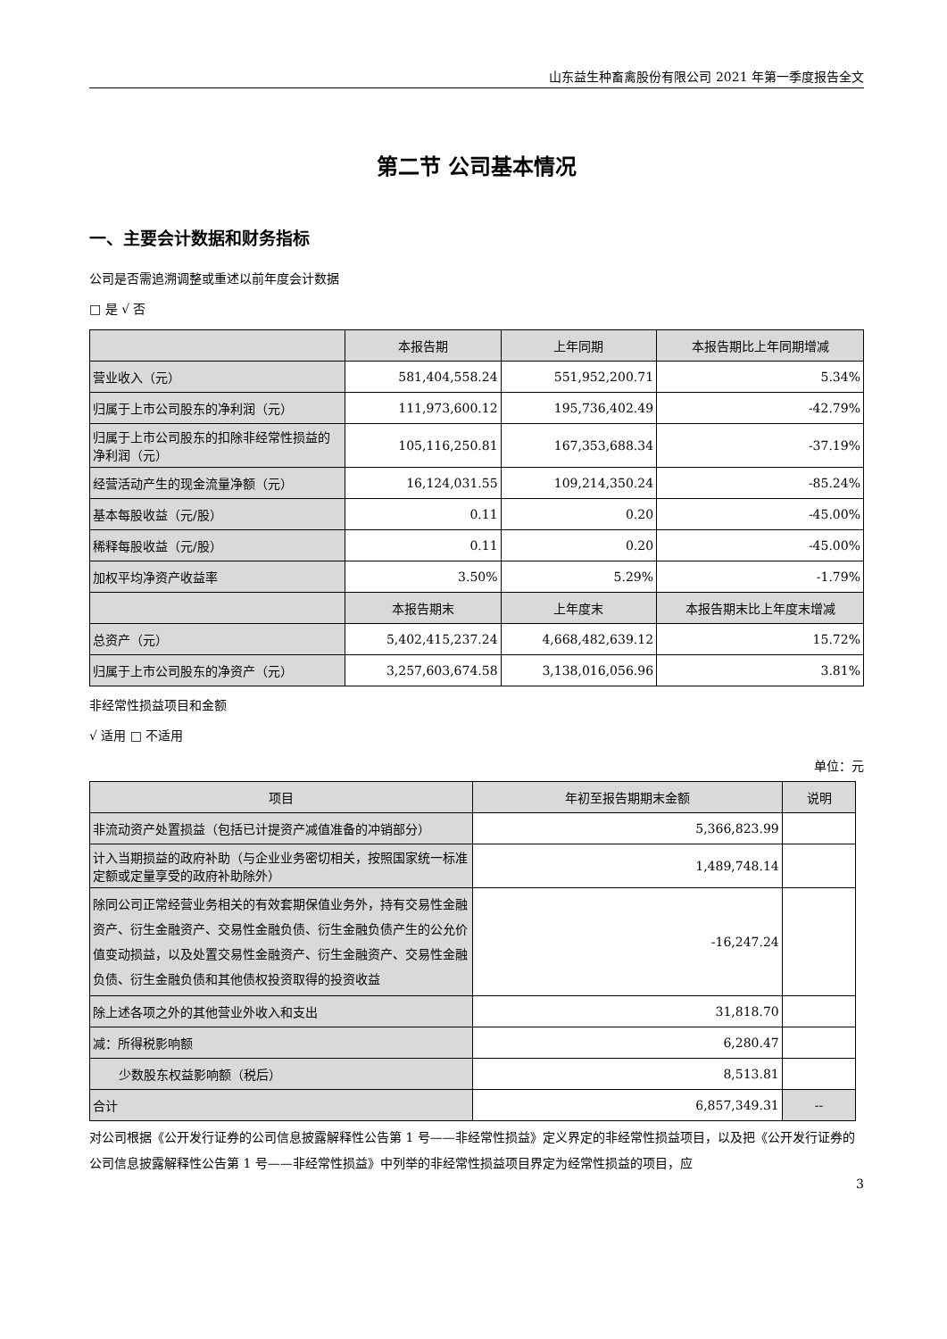山东益生种畜禽股份有限公司 2021 年第一季度报告全文
第二节 公司基本情况
一、主要会计数据和财务指标
公司是否需追溯调整或重述以前年度会计数据
□ 是 √ 否
| | 本报告期 | 上年同期 | 本报告期比上年同期增减 |
| --- | --- | --- | --- |
| 营业收入（元） | 581,404,558.24 | 551,952,200.71 | 5.34% |
| 归属于上市公司股东的净利润（元） | 111,973,600.12 | 195,736,402.49 | -42.79% |
| 归属于上市公司股东的扣除非经常性损益的净利润（元） | 105,116,250.81 | 167,353,688.34 | -37.19% |
| 经营活动产生的现金流量净额（元） | 16,124,031.55 | 109,214,350.24 | -85.24% |
| 基本每股收益（元/股） | 0.11 | 0.20 | -45.00% |
| 稀释每股收益（元/股） | 0.11 | 0.20 | -45.00% |
| 加权平均净资产收益率 | 3.50% | 5.29% | -1.79% |
| | 本报告期末 | 上年度末 | 本报告期末比上年度末增减 |
| 总资产（元） | 5,402,415,237.24 | 4,668,482,639.12 | 15.72% |
| 归属于上市公司股东的净资产（元） | 3,257,603,674.58 | 3,138,016,056.96 | 3.81% |
非经常性损益项目和金额
√ 适用 □ 不适用
单位：元
| 项目 | 年初至报告期期末金额 | 说明 |
| --- | --- | --- |
| 非流动资产处置损益（包括已计提资产减值准备的冲销部分） | 5,366,823.99 | |
| 计入当期损益的政府补助（与企业业务密切相关，按照国家统一标准定额或定量享受的政府补助除外） | 1,489,748.14 | |
| 除同公司正常经营业务相关的有效套期保值业务外，持有交易性金融资产、衍生金融资产、交易性金融负债、衍生金融负债产生的公允价值变动损益，以及处置交易性金融资产、衍生金融资产、交易性金融负债、衍生金融负债和其他债权投资取得的投资收益 | -16,247.24 | |
| 除上述各项之外的其他营业外收入和支出 | 31,818.70 | |
| 减：所得税影响额 | 6,280.47 | |
| 少数股东权益影响额（税后） | 8,513.81 | |
| 合计 | 6,857,349.31 | -- |
对公司根据《公开发行证券的公司信息披露解释性公告第 1 号——非经常性损益》定义界定的非经常性损益项目，以及把《公开发行证券的公司信息披露解释性公告第 1 号——非经常性损益》中列举的非经常性损益项目界定为经常性损益的项目，应
3